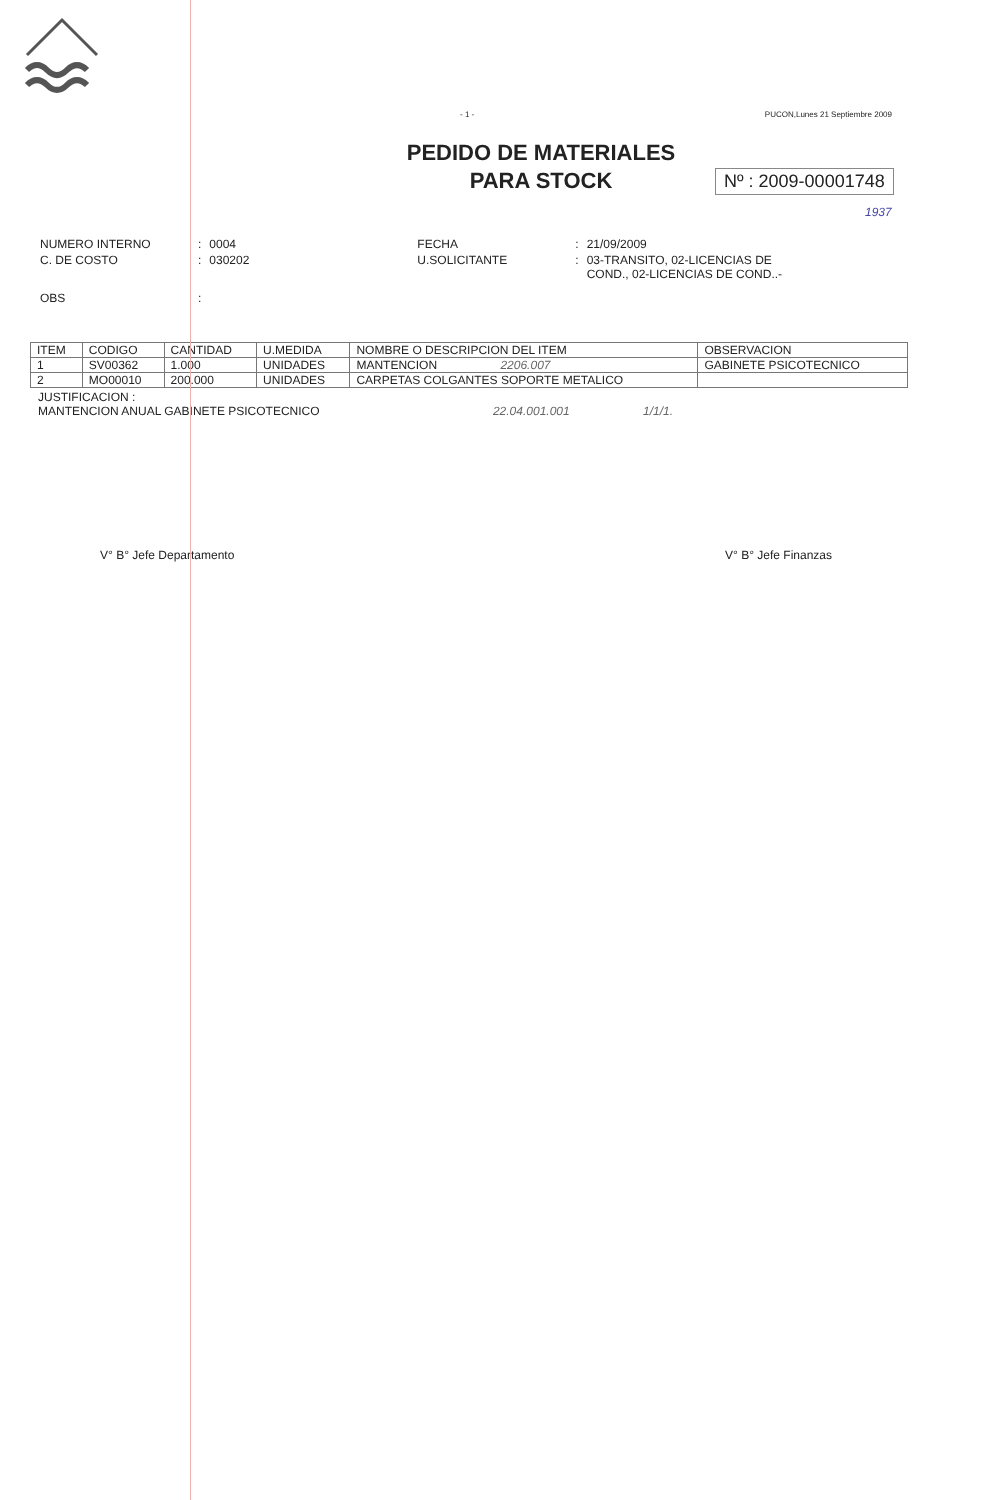- 1 - PUCON,Lunes 21 Septiembre 2009
PEDIDO DE MATERIALES
PARA STOCK
Nº : 2009-00001748
1937
| NUMERO INTERNO | : | 0004 | FECHA | : | 21/09/2009 |
| C. DE COSTO | : | 030202 | U.SOLICITANTE | : | 03-TRANSITO, 02-LICENCIAS DE COND., 02-LICENCIAS DE COND..- |
| OBS | : | | | | |
| ITEM | CODIGO | CANTIDAD | U.MEDIDA | NOMBRE O DESCRIPCION DEL ITEM | OBSERVACION |
| --- | --- | --- | --- | --- | --- |
| 1 | SV00362 | 1.000 | UNIDADES | MANTENCION 2206.007 | GABINETE PSICOTECNICO |
| 2 | MO00010 | 200.000 | UNIDADES | CARPETAS COLGANTES SOPORTE METALICO | |
JUSTIFICACION :
MANTENCION ANUAL GABINETE PSICOTECNICO 22.04.001.001 1/1/1.
V° B° Jefe Departamento V° B° Jefe Finanzas